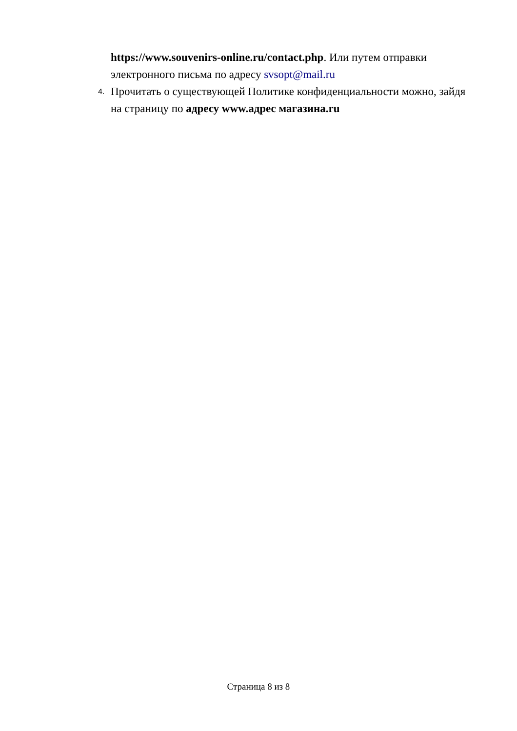https://www.souvenirs-online.ru/contact.php. Или путем отправки электронного письма по адресу svsopt@mail.ru
4.
Прочитать о существующей Политике конфиденциальности можно, зайдя на страницу по адресу www.адрес магазина.ru
Страница 8 из 8